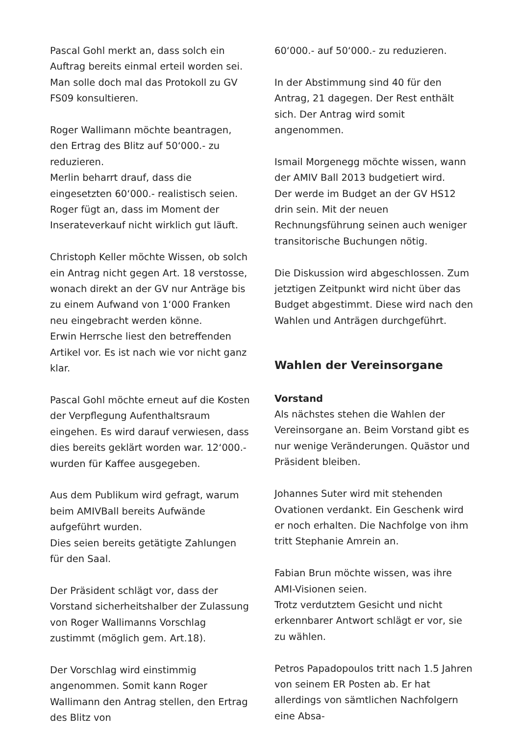Pascal Gohl merkt an, dass solch ein Auftrag bereits einmal erteil worden sei. Man solle doch mal das Protokoll zu GV FS09 konsultieren.
Roger Wallimann möchte beantragen, den Ertrag des Blitz auf 50‘000.- zu reduzieren.
Merlin beharrt drauf, dass die eingesetzten 60‘000.- realistisch seien.
Roger fügt an, dass im Moment der Inserateverkauf nicht wirklich gut läuft.
Christoph Keller möchte Wissen, ob solch ein Antrag nicht gegen Art. 18 verstosse, wonach direkt an der GV nur Anträge bis zu einem Aufwand von 1‘000 Franken neu eingebracht werden könne.
Erwin Herrsche liest den betreffenden Artikel vor. Es ist nach wie vor nicht ganz klar.
Pascal Gohl möchte erneut auf die Kosten der Verpflegung Aufenthaltsraum eingehen. Es wird darauf verwiesen, dass dies bereits geklärt worden war. 12‘000.- wurden für Kaffee ausgegeben.
Aus dem Publikum wird gefragt, warum beim AMIVBall bereits Aufwände aufgeführt wurden.
Dies seien bereits getätigte Zahlungen für den Saal.
Der Präsident schlägt vor, dass der Vorstand sicherheitshalber der Zulassung von Roger Wallimanns Vorschlag zustimmt (möglich gem. Art.18).
Der Vorschlag wird einstimmig angenommen. Somit kann Roger Wallimann den Antrag stellen, den Ertrag des Blitz von
60‘000.- auf 50‘000.- zu reduzieren.
In der Abstimmung sind 40 für den Antrag, 21 dagegen. Der Rest enthält sich. Der Antrag wird somit angenommen.
Ismail Morgenegg möchte wissen, wann der AMIV Ball 2013 budgetiert wird.
Der werde im Budget an der GV HS12 drin sein. Mit der neuen Rechnungsführung seinen auch weniger transitorische Buchungen nötig.
Die Diskussion wird abgeschlossen. Zum jetztigen Zeitpunkt wird nicht über das Budget abgestimmt. Diese wird nach den Wahlen und Anträgen durchgeführt.
Wahlen der Vereinsorgane
Vorstand
Als nächstes stehen die Wahlen der Vereinsorgane an. Beim Vorstand gibt es nur wenige Veränderungen. Quästor und Präsident bleiben.
Johannes Suter wird mit stehenden Ovationen verdankt. Ein Geschenk wird er noch erhalten. Die Nachfolge von ihm tritt Stephanie Amrein an.
Fabian Brun möchte wissen, was ihre AMI-Visionen seien.
Trotz verdutztem Gesicht und nicht erkennbarer Antwort schlägt er vor, sie zu wählen.
Petros Papadopoulos tritt nach 1.5 Jahren von seinem ER Posten ab. Er hat allerdings von sämtlichen Nachfolgern eine Absa-